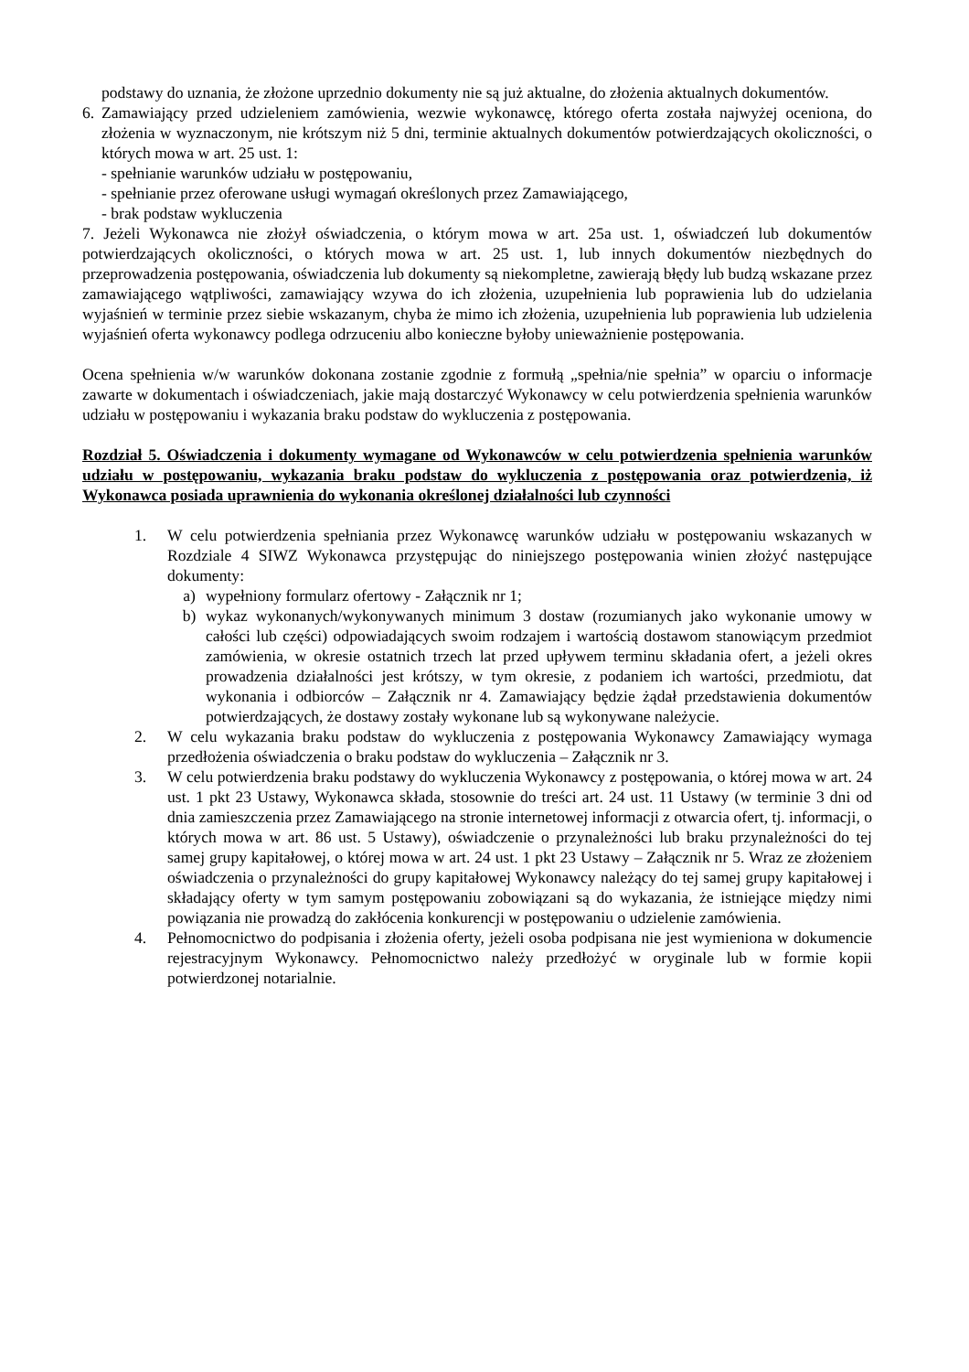podstawy do uznania, że złożone uprzednio dokumenty nie są już aktualne, do złożenia aktualnych dokumentów.
6.
Zamawiający przed udzieleniem zamówienia, wezwie wykonawcę, którego oferta została najwyżej oceniona, do złożenia w wyznaczonym, nie krótszym niż 5 dni, terminie aktualnych dokumentów potwierdzających okoliczności, o których mowa w art. 25 ust. 1:
- spełnianie warunków udziału w postępowaniu,
- spełnianie przez oferowane usługi wymagań określonych przez Zamawiającego,
- brak podstaw wykluczenia
7. Jeżeli Wykonawca nie złożył oświadczenia, o którym mowa w art. 25a ust. 1, oświadczeń lub dokumentów potwierdzających okoliczności, o których mowa w art. 25 ust. 1, lub innych dokumentów niezbędnych do przeprowadzenia postępowania, oświadczenia lub dokumenty są niekompletne, zawierają błędy lub budzą wskazane przez zamawiającego wątpliwości, zamawiający wzywa do ich złożenia, uzupełnienia lub poprawienia lub do udzielania wyjaśnień w terminie przez siebie wskazanym, chyba że mimo ich złożenia, uzupełnienia lub poprawienia lub udzielenia wyjaśnień oferta wykonawcy podlega odrzuceniu albo konieczne byłoby unieważnienie postępowania.
Ocena spełnienia w/w warunków dokonana zostanie zgodnie z formułą „spełnia/nie spełnia” w oparciu o informacje zawarte w dokumentach i oświadczeniach, jakie mają dostarczyć Wykonawcy w celu potwierdzenia spełnienia warunków udziału w postępowaniu i wykazania braku podstaw do wykluczenia z postępowania.
Rozdział 5. Oświadczenia i dokumenty wymagane od Wykonawców w celu potwierdzenia spełnienia warunków udziału w postępowaniu, wykazania braku podstaw do wykluczenia z postępowania oraz potwierdzenia, iż Wykonawca posiada uprawnienia do wykonania określonej działalności lub czynności
1.
W celu potwierdzenia spełniania przez Wykonawcę warunków udziału w postępowaniu wskazanych w Rozdziale 4 SIWZ Wykonawca przystępując do niniejszego postępowania winien złożyć następujące dokumenty:
a) wypełniony formularz ofertowy - Załącznik nr 1;
b) wykaz wykonanych/wykonywanych minimum 3 dostaw (rozumianych jako wykonanie umowy w całości lub części) odpowiadających swoim rodzajem i wartością dostawom stanowiącym przedmiot zamówienia, w okresie ostatnich trzech lat przed upływem terminu składania ofert, a jeżeli okres prowadzenia działalności jest krótszy, w tym okresie, z podaniem ich wartości, przedmiotu, dat wykonania i odbiorców – Załącznik nr 4. Zamawiający będzie żądał przedstawienia dokumentów potwierdzających, że dostawy zostały wykonane lub są wykonywane należycie.
2.
W celu wykazania braku podstaw do wykluczenia z postępowania Wykonawcy Zamawiający wymaga przedłożenia oświadczenia o braku podstaw do wykluczenia – Załącznik nr 3.
3.
W celu potwierdzenia braku podstawy do wykluczenia Wykonawcy z postępowania, o której mowa w art. 24 ust. 1 pkt 23 Ustawy, Wykonawca składa, stosownie do treści art. 24 ust. 11 Ustawy (w terminie 3 dni od dnia zamieszczenia przez Zamawiającego na stronie internetowej informacji z otwarcia ofert, tj. informacji, o których mowa w art. 86 ust. 5 Ustawy), oświadczenie o przynależności lub braku przynależności do tej samej grupy kapitałowej, o której mowa w art. 24 ust. 1 pkt 23 Ustawy – Załącznik nr 5. Wraz ze złożeniem oświadczenia o przynależności do grupy kapitałowej Wykonawcy należący do tej samej grupy kapitałowej i składający oferty w tym samym postępowaniu zobowiązani są do wykazania, że istniejące między nimi powiązania nie prowadzą do zakłócenia konkurencji w postępowaniu o udzielenie zamówienia.
4.
Pełnomocnictwo do podpisania i złożenia oferty, jeżeli osoba podpisana nie jest wymieniona w dokumencie rejestracyjnym Wykonawcy. Pełnomocnictwo należy przedłożyć w oryginale lub w formie kopii potwierdzonej notarialnie.